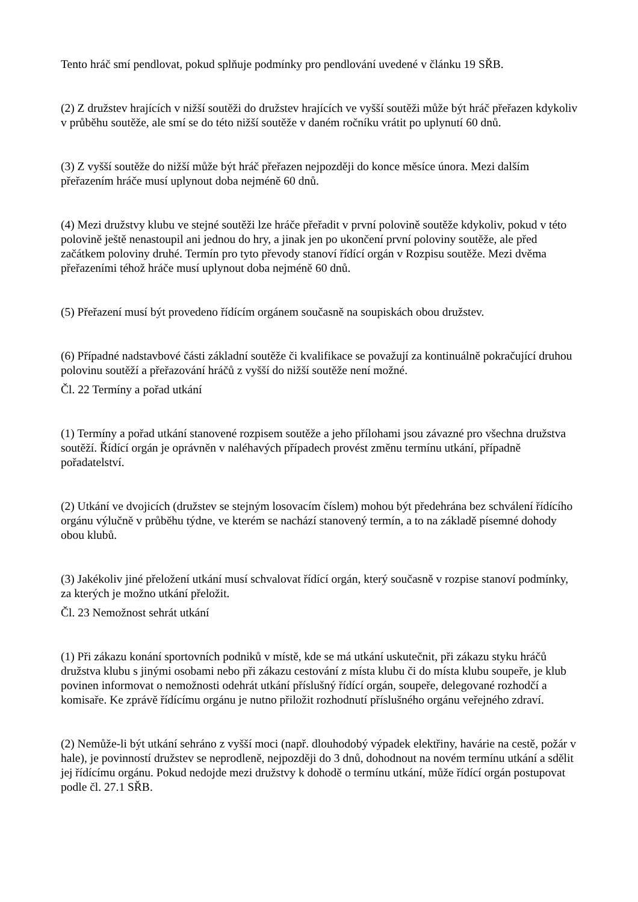Tento hráč smí pendlovat, pokud splňuje podmínky pro pendlování uvedené v článku 19 SŘB.
(2) Z družstev hrajících v nižší soutěži do družstev hrajících ve vyšší soutěži může být hráč přeřazen kdykoliv v průběhu soutěže, ale smí se do této nižší soutěže v daném ročníku vrátit po uplynutí 60 dnů.
(3) Z vyšší soutěže do nižší může být hráč přeřazen nejpozději do konce měsíce února. Mezi dalším přeřazením hráče musí uplynout doba nejméně 60 dnů.
(4) Mezi družstvy klubu ve stejné soutěži lze hráče přeřadit v první polovině soutěže kdykoliv, pokud v této polovině ještě nenastoupil ani jednou do hry, a jinak jen po ukončení první poloviny soutěže, ale před začátkem poloviny druhé. Termín pro tyto převody stanoví řídící orgán v Rozpisu soutěže. Mezi dvěma přeřazeními téhož hráče musí uplynout doba nejméně 60 dnů.
(5) Přeřazení musí být provedeno řídícím orgánem současně na soupiskách obou družstev.
(6) Případné nadstavbové části základní soutěže či kvalifikace se považují za kontinuálně pokračující druhou polovinu soutěží a přeřazování hráčů z vyšší do nižší soutěže není možné.
Čl. 22 Termíny a pořad utkání
(1) Termíny a pořad utkání stanovené rozpisem soutěže a jeho přílohami jsou závazné pro všechna družstva soutěží. Řídící orgán je oprávněn v naléhavých případech provést změnu termínu utkání, případně pořadatelství.
(2) Utkání ve dvojicích (družstev se stejným losovacím číslem) mohou být předehrána bez schválení řídícího orgánu výlučně v průběhu týdne, ve kterém se nachází stanovený termín, a to na základě písemné dohody obou klubů.
(3) Jakékoliv jiné přeložení utkání musí schvalovat řídící orgán, který současně v rozpise stanoví podmínky, za kterých je možno utkání přeložit.
Čl. 23 Nemožnost sehrát utkání
(1) Při zákazu konání sportovních podniků v místě, kde se má utkání uskutečnit, při zákazu styku hráčů družstva klubu s jinými osobami nebo při zákazu cestování z místa klubu či do místa klubu soupeře, je klub povinen informovat o nemožnosti odehrát utkání příslušný řídící orgán, soupeře, delegované rozhodčí a komisaře. Ke zprávě řídícímu orgánu je nutno přiložit rozhodnutí příslušného orgánu veřejného zdraví.
(2) Nemůže-li být utkání sehráno z vyšší moci (např. dlouhodobý výpadek elektřiny, havárie na cestě, požár v hale), je povinností družstev se neprodleně, nejpozději do 3 dnů, dohodnout na novém termínu utkání a sdělit jej řídícímu orgánu. Pokud nedojde mezi družstvy k dohodě o termínu utkání, může řídící orgán postupovat podle čl. 27.1 SŘB.